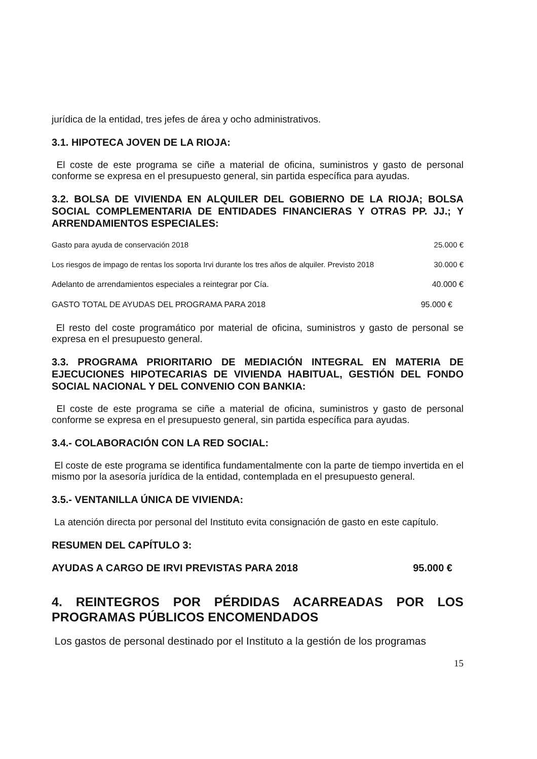jurídica de la entidad, tres jefes de área y ocho administrativos.
3.1. HIPOTECA JOVEN DE LA RIOJA:
El coste de este programa se ciñe a material de oficina, suministros y gasto de personal conforme se expresa en el presupuesto general, sin partida específica para ayudas.
3.2. BOLSA DE VIVIENDA EN ALQUILER DEL GOBIERNO DE LA RIOJA; BOLSA SOCIAL COMPLEMENTARIA DE ENTIDADES FINANCIERAS Y OTRAS PP. JJ.; Y ARRENDAMIENTOS ESPECIALES:
Gasto para ayuda de conservación 2018 25.000 €
Los riesgos de impago de rentas los soporta Irvi durante los tres años de alquiler. Previsto 2018 30.000 €
Adelanto de arrendamientos especiales a reintegrar por Cía. 40.000 €
GASTO TOTAL DE AYUDAS DEL PROGRAMA PARA 2018 95.000 €
El resto del coste programático por material de oficina, suministros y gasto de personal se expresa en el presupuesto general.
3.3. PROGRAMA PRIORITARIO DE MEDIACIÓN INTEGRAL EN MATERIA DE EJECUCIONES HIPOTECARIAS DE VIVIENDA HABITUAL, GESTIÓN DEL FONDO SOCIAL NACIONAL Y DEL CONVENIO CON BANKIA:
El coste de este programa se ciñe a material de oficina, suministros y gasto de personal conforme se expresa en el presupuesto general, sin partida específica para ayudas.
3.4.- COLABORACIÓN CON LA RED SOCIAL:
El coste de este programa se identifica fundamentalmente con la parte de tiempo invertida en el mismo por la asesoría jurídica de la entidad, contemplada en el presupuesto general.
3.5.- VENTANILLA ÚNICA DE VIVIENDA:
La atención directa por personal del Instituto evita consignación de gasto en este capítulo.
RESUMEN DEL CAPÍTULO 3:
AYUDAS A CARGO DE IRVI PREVISTAS PARA 2018 95.000 €
4. REINTEGROS POR PÉRDIDAS ACARREADAS POR LOS PROGRAMAS PÚBLICOS ENCOMENDADOS
Los gastos de personal destinado por el Instituto a la gestión de los programas
15